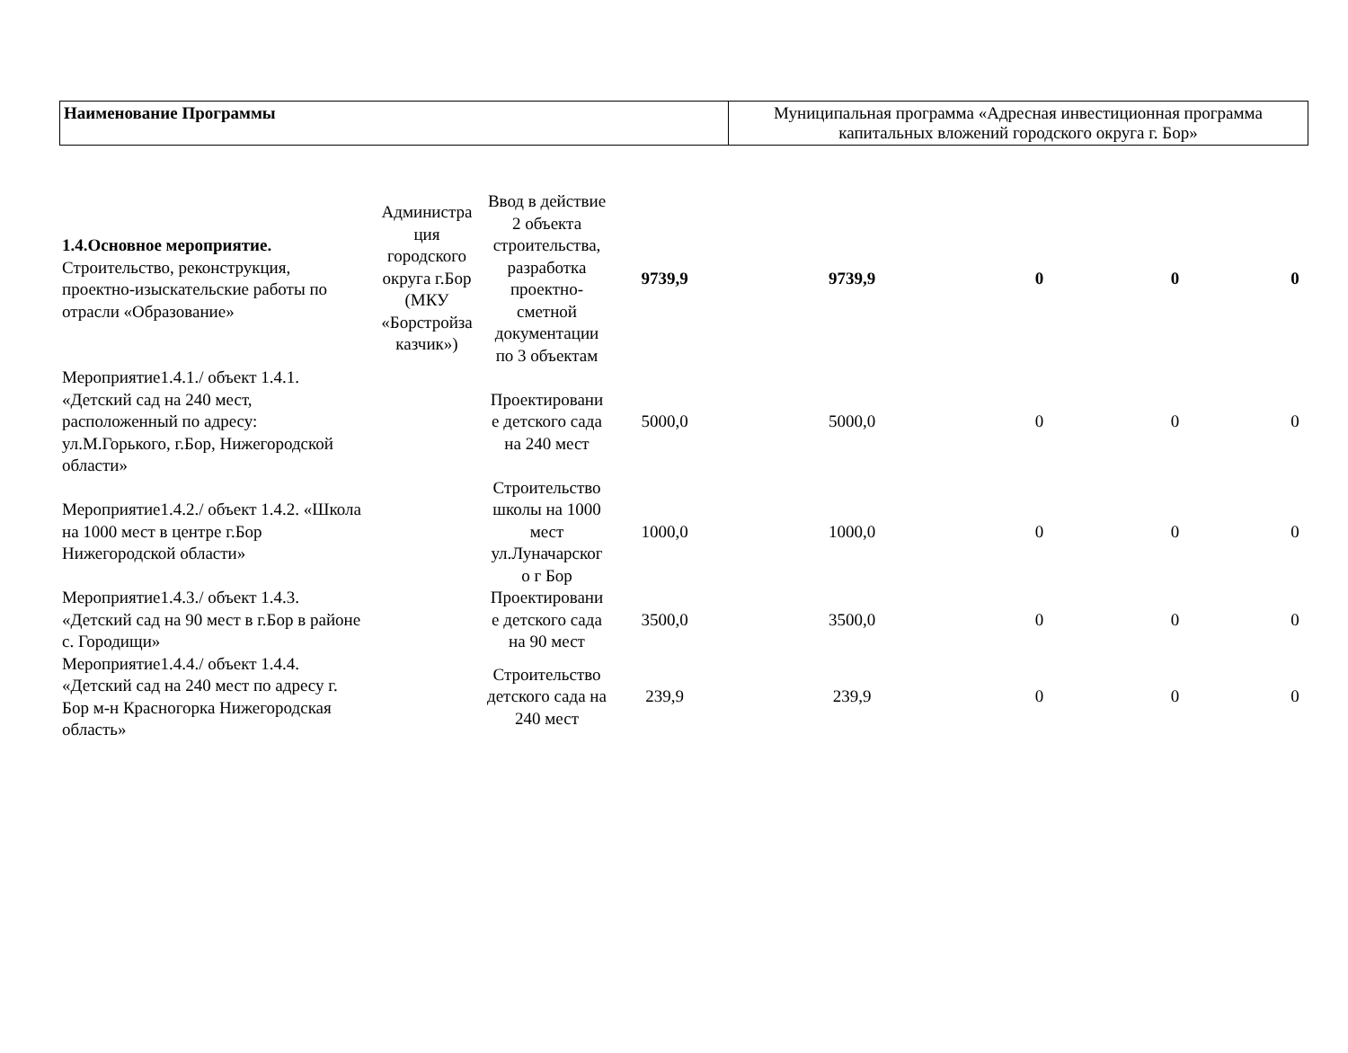| Наименование Программы | Муниципальная программа «Адресная инвестиционная программа капитальных вложений городского округа г. Бор» |
| 1.4.Основное мероприятие. Строительство, реконструкция, проектно-изыскательские работы по отрасли «Образование» | Администра ция городского округа г.Бор (МКУ «Борстройза казчик») | Ввод в действие 2 объекта строительства, разработка проектно-сметной документации по 3 объектам | 9739,9 | 9739,9 | 0 | 0 | 0 |
| Мероприятие1.4.1./ объект 1.4.1. «Детский сад на 240 мест, расположенный по адресу: ул.М.Горького, г.Бор, Нижегородской области» | | Проектировани е детского сада на 240 мест | 5000,0 | 5000,0 | 0 | 0 | 0 |
| Мероприятие1.4.2./ объект 1.4.2. «Школа на 1000 мест в центре г.Бор Нижегородской области» | | Строительство школы на 1000 мест ул.Луначарског о г Бор | 1000,0 | 1000,0 | 0 | 0 | 0 |
| Мероприятие1.4.3./ объект 1.4.3. «Детский сад на 90 мест в г.Бор в районе с. Городищи» | | Проектировани е детского сада на 90 мест | 3500,0 | 3500,0 | 0 | 0 | 0 |
| Мероприятие1.4.4./ объект 1.4.4. «Детский сад на 240 мест по адресу г. Бор м-н Красногорка Нижегородская область» | | Строительство детского сада на 240 мест | 239,9 | 239,9 | 0 | 0 | 0 |